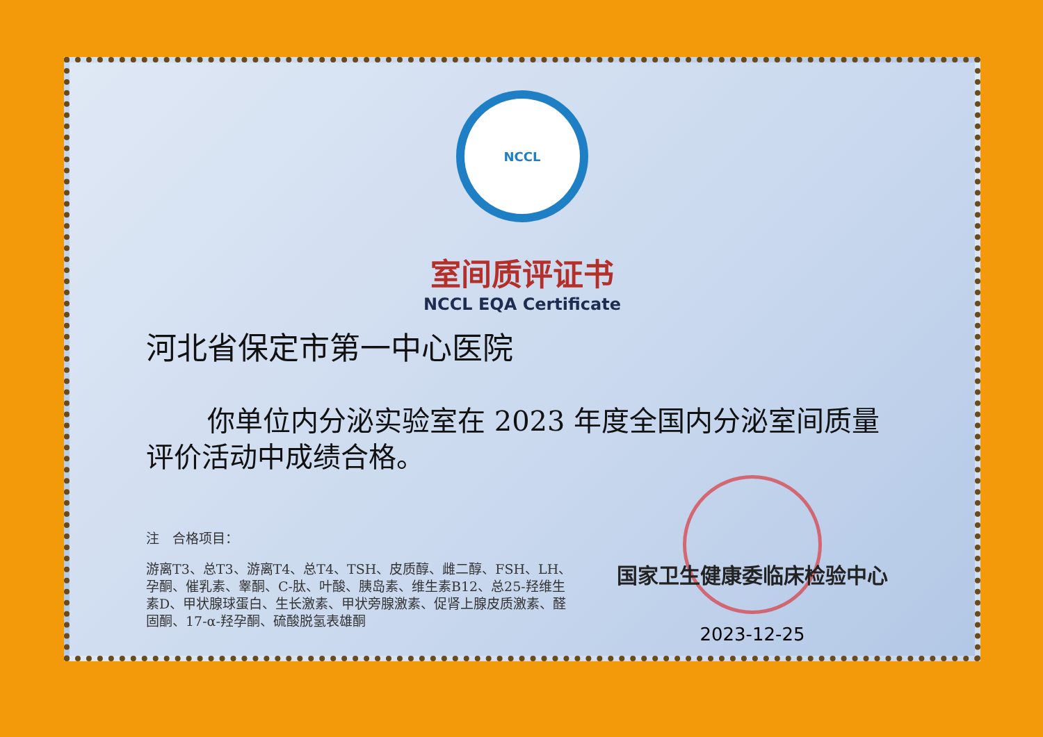NCCL
室间质评证书
NCCL EQA Certificate
河北省保定市第一中心医院
你单位内分泌实验室在 2023 年度全国内分泌室间质量评价活动中成绩合格。
注　合格项目：
游离T3、总T3、游离T4、总T4、TSH、皮质醇、雌二醇、FSH、LH、孕酮、催乳素、睾酮、C-肽、叶酸、胰岛素、维生素B12、总25-羟维生素D、甲状腺球蛋白、生长激素、甲状旁腺激素、促肾上腺皮质激素、醛固酮、17-α-羟孕酮、硫酸脱氢表雄酮
国家卫生健康委临床检验中心
2023-12-25